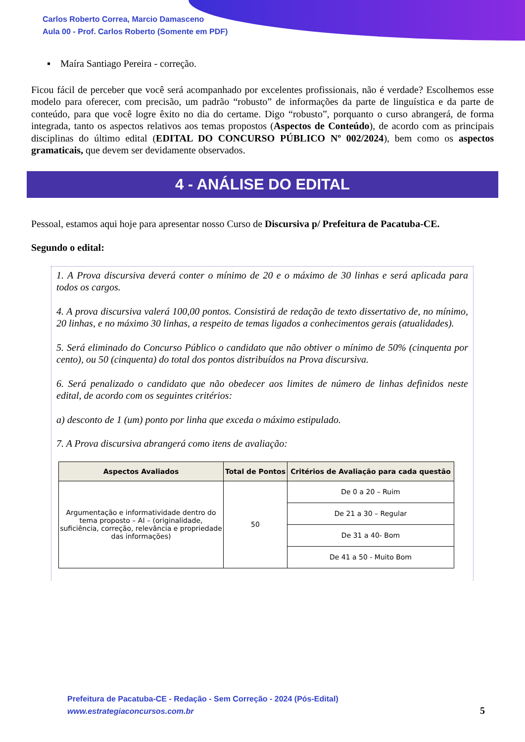Carlos Roberto Correa, Marcio Damasceno
Aula 00 - Prof. Carlos Roberto (Somente em PDF)
▪ Maíra Santiago Pereira - correção.
Ficou fácil de perceber que você será acompanhado por excelentes profissionais, não é verdade? Escolhemos esse modelo para oferecer, com precisão, um padrão “robusto” de informações da parte de linguística e da parte de conteúdo, para que você logre êxito no dia do certame. Digo “robusto”, porquanto o curso abrangerá, de forma integrada, tanto os aspectos relativos aos temas propostos (Aspectos de Conteúdo), de acordo com as principais disciplinas do último edital (EDITAL DO CONCURSO PÚBLICO Nº 002/2024), bem como os aspectos gramaticais, que devem ser devidamente observados.
4 - ANÁLISE DO EDITAL
Pessoal, estamos aqui hoje para apresentar nosso Curso de Discursiva p/ Prefeitura de Pacatuba-CE.
Segundo o edital:
1. A Prova discursiva deverá conter o mínimo de 20 e o máximo de 30 linhas e será aplicada para todos os cargos.
4. A prova discursiva valerá 100,00 pontos. Consistirá de redação de texto dissertativo de, no mínimo, 20 linhas, e no máximo 30 linhas, a respeito de temas ligados a conhecimentos gerais (atualidades).
5. Será eliminado do Concurso Público o candidato que não obtiver o mínimo de 50% (cinquenta por cento), ou 50 (cinquenta) do total dos pontos distribuídos na Prova discursiva.
6. Será penalizado o candidato que não obedecer aos limites de número de linhas definidos neste edital, de acordo com os seguintes critérios:
a) desconto de 1 (um) ponto por linha que exceda o máximo estipulado.
7. A Prova discursiva abrangerá como itens de avaliação:
| Aspectos Avaliados | Total de Pontos | Critérios de Avaliação para cada questão |
| --- | --- | --- |
| Argumentação e informatividade dentro do tema proposto – AI – (originalidade, suficiência, correção, relevância e propriedade das informações) | 50 | De 0 a 20 – Ruim |
| | | De 21 a 30 – Regular |
| | | De 31 a 40- Bom |
| | | De 41 a 50 - Muito Bom |
Prefeitura de Pacatuba-CE - Redação - Sem Correção - 2024 (Pós-Edital)
www.estrategiaconcursos.com.br
5